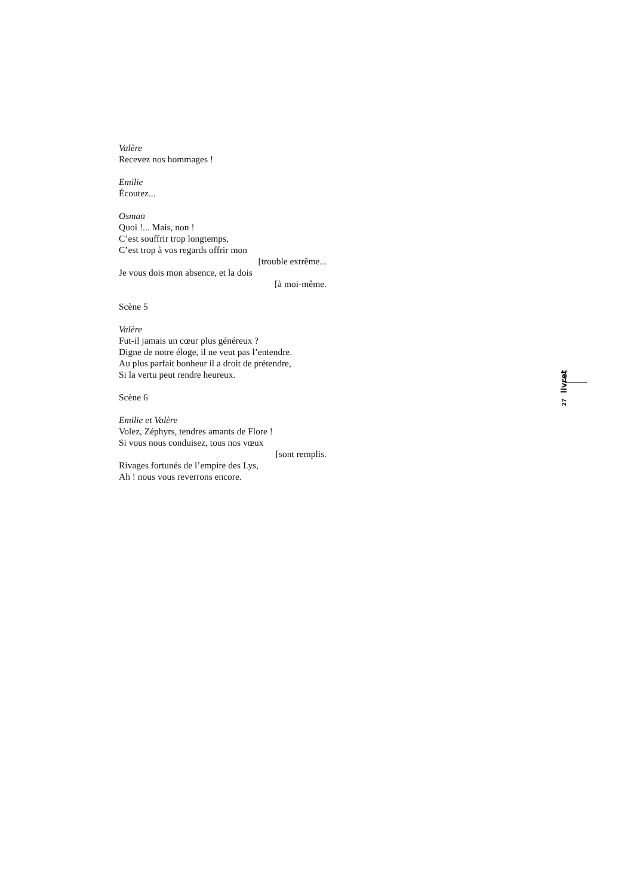Valère
Recevez nos hommages !
Emilie
Écoutez...
Osman
Quoi !... Mais, non !
C’est souffrir trop longtemps,
C’est trop à vos regards offrir mon
[trouble extrême...
Je vous dois mon absence, et la dois
[à moi-même.
Scène 5
Valère
Fut-il jamais un cœur plus généreux ?
Digne de notre éloge, il ne veut pas l’entendre.
Au plus parfait bonheur il a droit de prétendre,
Si la vertu peut rendre heureux.
Scène 6
Emilie et Valère
Volez, Zéphyrs, tendres amants de Flore !
Si vous nous conduisez, tous nos vœux
[sont remplis.
Rivages fortunés de l’empire des Lys,
Ah ! nous vous reverrons encore.
27 livret